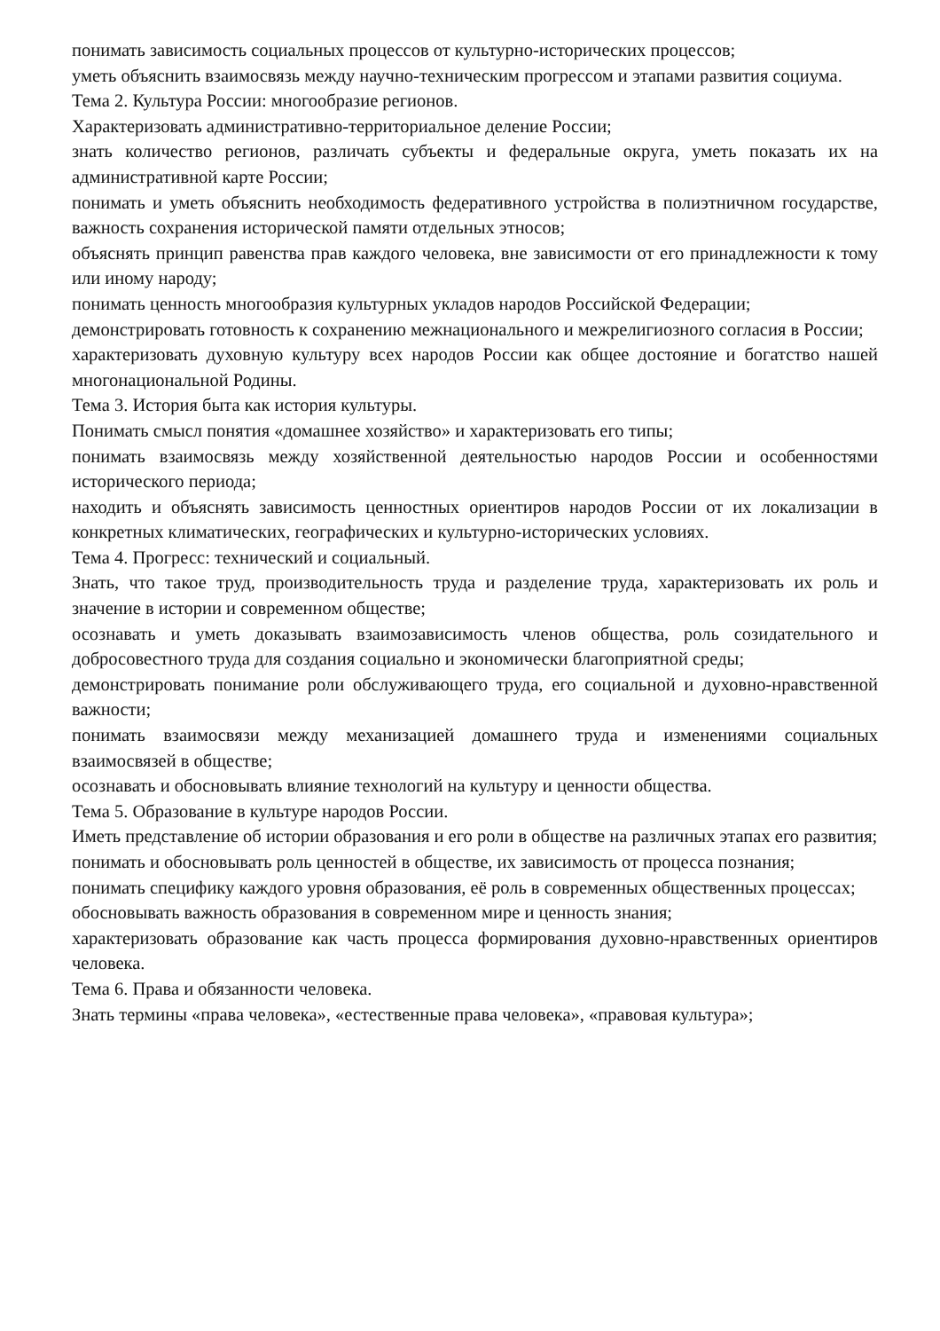понимать зависимость социальных процессов от культурно-исторических процессов;
уметь объяснить взаимосвязь между научно-техническим прогрессом и этапами развития социума.
Тема 2. Культура России: многообразие регионов.
Характеризовать административно-территориальное деление России;
знать количество регионов, различать субъекты и федеральные округа, уметь показать их на административной карте России;
понимать и уметь объяснить необходимость федеративного устройства в полиэтничном государстве, важность сохранения исторической памяти отдельных этносов;
объяснять принцип равенства прав каждого человека, вне зависимости от его принадлежности к тому или иному народу;
понимать ценность многообразия культурных укладов народов Российской Федерации;
демонстрировать готовность к сохранению межнационального и межрелигиозного согласия в России;
характеризовать духовную культуру всех народов России как общее достояние и богатство нашей многонациональной Родины.
Тема 3. История быта как история культуры.
Понимать смысл понятия «домашнее хозяйство» и характеризовать его типы;
понимать взаимосвязь между хозяйственной деятельностью народов России и особенностями исторического периода;
находить и объяснять зависимость ценностных ориентиров народов России от их локализации в конкретных климатических, географических и культурно-исторических условиях.
Тема 4. Прогресс: технический и социальный.
Знать, что такое труд, производительность труда и разделение труда, характеризовать их роль и значение в истории и современном обществе;
осознавать и уметь доказывать взаимозависимость членов общества, роль созидательного и добросовестного труда для создания социально и экономически благоприятной среды;
демонстрировать понимание роли обслуживающего труда, его социальной и духовно-нравственной важности;
понимать взаимосвязи между механизацией домашнего труда и изменениями социальных взаимосвязей в обществе;
осознавать и обосновывать влияние технологий на культуру и ценности общества.
Тема 5. Образование в культуре народов России.
Иметь представление об истории образования и его роли в обществе на различных этапах его развития;
понимать и обосновывать роль ценностей в обществе, их зависимость от процесса познания;
понимать специфику каждого уровня образования, её роль в современных общественных процессах;
обосновывать важность образования в современном мире и ценность знания;
характеризовать образование как часть процесса формирования духовно-нравственных ориентиров человека.
Тема 6. Права и обязанности человека.
Знать термины «права человека», «естественные права человека», «правовая культура»;